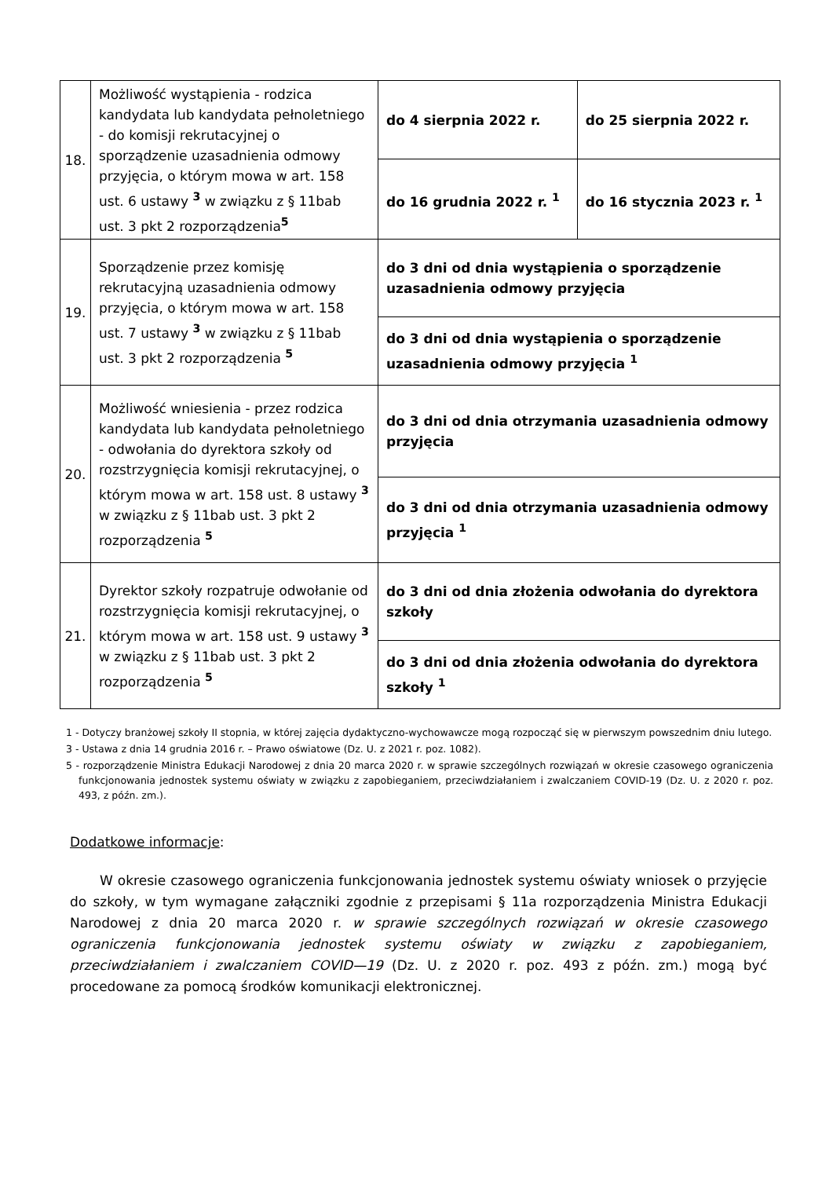| 18. | Możliwość wystąpienia - rodzica kandydata lub kandydata pełnoletniego - do komisji rekrutacyjnej o sporządzenie uzasadnienia odmowy przyjęcia, o którym mowa w art. 158 ust. 6 ustawy <sup>3</sup> w związku z § 11bab ust. 3 pkt 2 rozporządzenia<sup>5</sup> | do 4 sierpnia 2022 r. | do 25 sierpnia 2022 r. |
| | | do 16 grudnia 2022 r. <sup>1</sup> | do 16 stycznia 2023 r. <sup>1</sup> |
| 19. | Sporządzenie przez komisję rekrutacyjną uzasadnienia odmowy przyjęcia, o którym mowa w art. 158 ust. 7 ustawy <sup>3</sup> w związku z § 11bab ust. 3 pkt 2 rozporządzenia <sup>5</sup> | do 3 dni od dnia wystąpienia o sporządzenie uzasadnienia odmowy przyjęcia | |
| | | do 3 dni od dnia wystąpienia o sporządzenie uzasadnienia odmowy przyjęcia <sup>1</sup> | |
| 20. | Możliwość wniesienia - przez rodzica kandydata lub kandydata pełnoletniego - odwołania do dyrektora szkoły od rozstrzygnięcia komisji rekrutacyjnej, o którym mowa w art. 158 ust. 8 ustawy <sup>3</sup> w związku z § 11bab ust. 3 pkt 2 rozporządzenia <sup>5</sup> | do 3 dni od dnia otrzymania uzasadnienia odmowy przyjęcia | |
| | | do 3 dni od dnia otrzymania uzasadnienia odmowy przyjęcia <sup>1</sup> | |
| 21. | Dyrektor szkoły rozpatruje odwołanie od rozstrzygnięcia komisji rekrutacyjnej, o którym mowa w art. 158 ust. 9 ustawy <sup>3</sup> w związku z § 11bab ust. 3 pkt 2 rozporządzenia <sup>5</sup> | do 3 dni od dnia złożenia odwołania do dyrektora szkoły | |
| | | do 3 dni od dnia złożenia odwołania do dyrektora szkoły <sup>1</sup> | |
1 - Dotyczy branżowej szkoły II stopnia, w której zajęcia dydaktyczno-wychowawcze mogą rozpocząć się w pierwszym powszednim dniu lutego.
3 - Ustawa z dnia 14 grudnia 2016 r. – Prawo oświatowe (Dz. U. z 2021 r. poz. 1082).
5 - rozporządzenie Ministra Edukacji Narodowej z dnia 20 marca 2020 r. w sprawie szczególnych rozwiązań w okresie czasowego ograniczenia funkcjonowania jednostek systemu oświaty w związku z zapobieganiem, przeciwdziałaniem i zwalczaniem COVID-19 (Dz. U. z 2020 r. poz. 493, z późn. zm.).
Dodatkowe informacje:
W okresie czasowego ograniczenia funkcjonowania jednostek systemu oświaty wniosek o przyjęcie do szkoły, w tym wymagane załączniki zgodnie z przepisami § 11a rozporządzenia Ministra Edukacji Narodowej z dnia 20 marca 2020 r. w sprawie szczególnych rozwiązań w okresie czasowego ograniczenia funkcjonowania jednostek systemu oświaty w związku z zapobieganiem, przeciwdziałaniem i zwalczaniem COVID—19 (Dz. U. z 2020 r. poz. 493 z późn. zm.) mogą być procedowane za pomocą środków komunikacji elektronicznej.